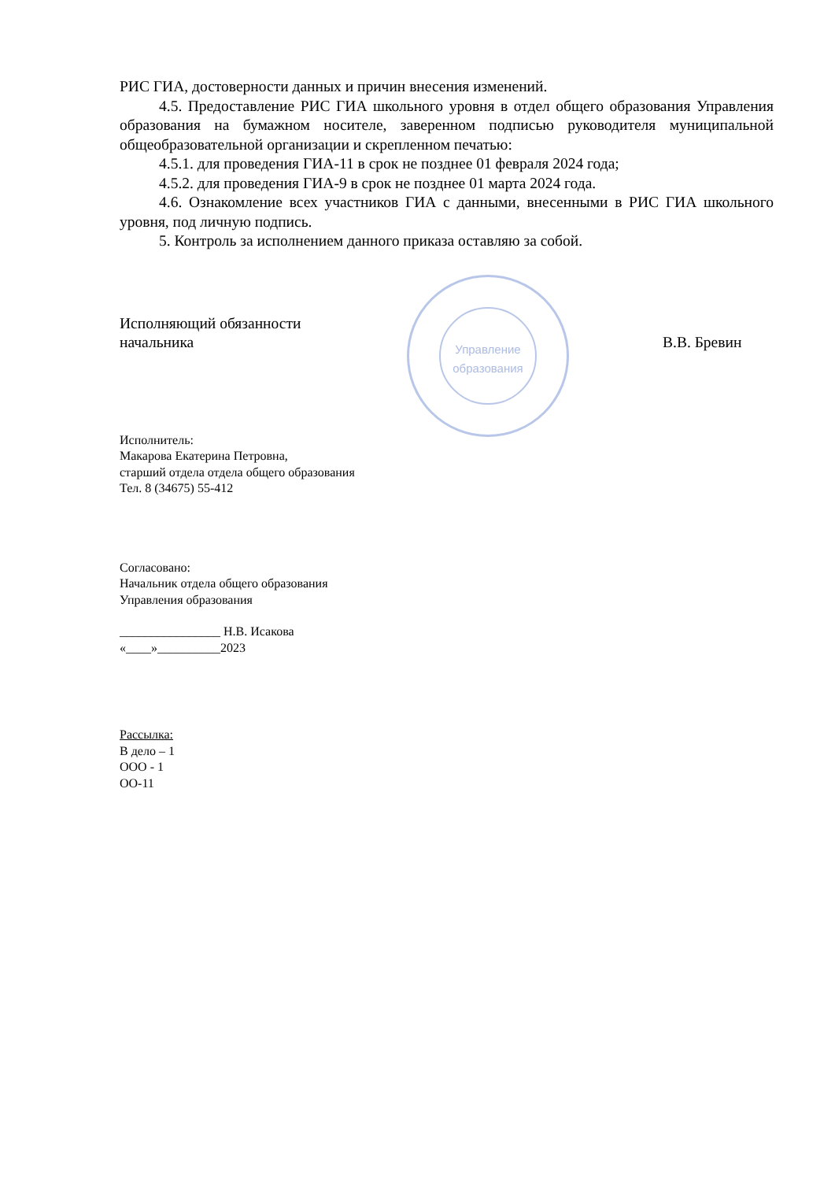РИС ГИА, достоверности данных и причин внесения изменений.
4.5. Предоставление РИС ГИА школьного уровня в отдел общего образования Управления образования на бумажном носителе, заверенном подписью руководителя муниципальной общеобразовательной организации и скрепленном печатью:
4.5.1. для проведения ГИА-11 в срок не позднее 01 февраля 2024 года;
4.5.2. для проведения ГИА-9 в срок не позднее 01 марта 2024 года.
4.6. Ознакомление всех участников ГИА с данными, внесенными в РИС ГИА школьного уровня, под личную подпись.
5. Контроль за исполнением данного приказа оставляю за собой.
Исполняющий обязанности
начальника
В.В. Бревин
Управление
образования
Исполнитель:
Макарова Екатерина Петровна,
старший отдела отдела общего образования
Тел. 8 (34675) 55-412
Согласовано:
Начальник отдела общего образования
Управления образования
________________ Н.В. Исакова
«____»__________2023
Рассылка:
В дело – 1
ООО - 1
ОО-11